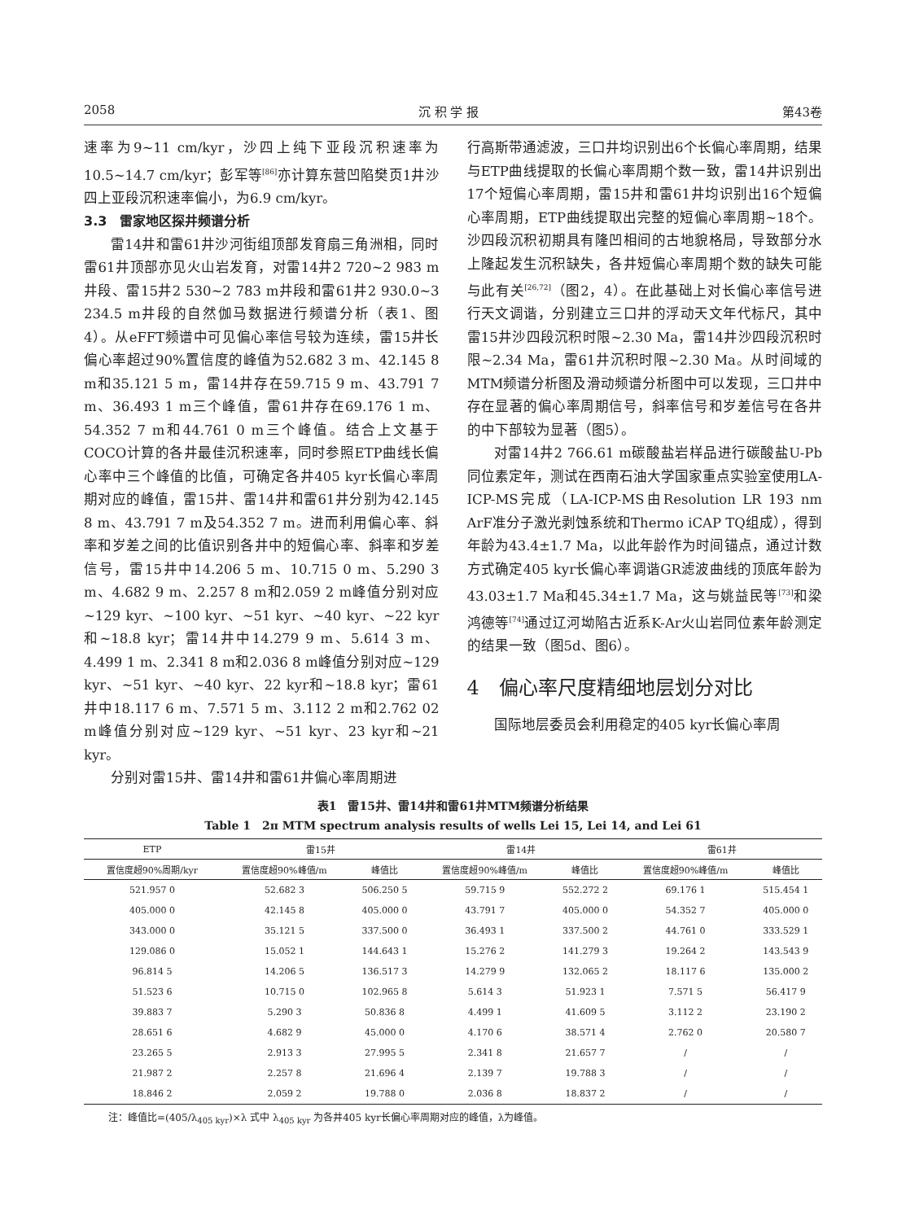2058 沉 积 学 报 第43卷
速率为9~11 cm/kyr，沙四上纯下亚段沉积速率为10.5~14.7 cm/kyr；彭军等<sup>[86]</sup>亦计算东营凹陷樊页1井沙四上亚段沉积速率偏小，为6.9 cm/kyr。
3.3　雷家地区探井频谱分析
雷14井和雷61井沙河街组顶部发育扇三角洲相，同时雷61井顶部亦见火山岩发育，对雷14井2 720~2 983 m井段、雷15井2 530~2 783 m井段和雷61井2 930.0~3 234.5 m井段的自然伽马数据进行频谱分析（表1、图4）。从eFFT频谱中可见偏心率信号较为连续，雷15井长偏心率超过90%置信度的峰值为52.682 3 m、42.145 8 m和35.121 5 m，雷14井存在59.715 9 m、43.791 7 m、36.493 1 m三个峰值，雷61井存在69.176 1 m、54.352 7 m和44.761 0 m三个峰值。结合上文基于COCO计算的各井最佳沉积速率，同时参照ETP曲线长偏心率中三个峰值的比值，可确定各井405 kyr长偏心率周期对应的峰值，雷15井、雷14井和雷61井分别为42.145 8 m、43.791 7 m及54.352 7 m。进而利用偏心率、斜率和岁差之间的比值识别各井中的短偏心率、斜率和岁差信号，雷15井中14.206 5 m、10.715 0 m、5.290 3 m、4.682 9 m、2.257 8 m和2.059 2 m峰值分别对应~129 kyr、~100 kyr、~51 kyr、~40 kyr、~22 kyr和~18.8 kyr；雷14井中14.279 9 m、5.614 3 m、4.499 1 m、2.341 8 m和2.036 8 m峰值分别对应~129 kyr、~51 kyr、~40 kyr、22 kyr和~18.8 kyr；雷61井中18.117 6 m、7.571 5 m、3.112 2 m和2.762 02 m峰值分别对应~129 kyr、~51 kyr、23 kyr和~21 kyr。
分别对雷15井、雷14井和雷61井偏心率周期进
行高斯带通滤波，三口井均识别出6个长偏心率周期，结果与ETP曲线提取的长偏心率周期个数一致，雷14井识别出17个短偏心率周期，雷15井和雷61井均识别出16个短偏心率周期，ETP曲线提取出完整的短偏心率周期~18个。沙四段沉积初期具有隆凹相间的古地貌格局，导致部分水上隆起发生沉积缺失，各井短偏心率周期个数的缺失可能与此有关<sup>[26,72]</sup>（图2，4）。在此基础上对长偏心率信号进行天文调谐，分别建立三口井的浮动天文年代标尺，其中雷15井沙四段沉积时限~2.30 Ma，雷14井沙四段沉积时限~2.34 Ma，雷61井沉积时限~2.30 Ma。从时间域的MTM频谱分析图及滑动频谱分析图中可以发现，三口井中存在显著的偏心率周期信号，斜率信号和岁差信号在各井的中下部较为显著（图5）。
对雷14井2 766.61 m碳酸盐岩样品进行碳酸盐U-Pb同位素定年，测试在西南石油大学国家重点实验室使用LA-ICP-MS完成（LA-ICP-MS由Resolution LR 193 nm ArF准分子激光剥蚀系统和Thermo iCAP TQ组成），得到年龄为43.4±1.7 Ma，以此年龄作为时间锚点，通过计数方式确定405 kyr长偏心率调谐GR滤波曲线的顶底年龄为43.03±1.7 Ma和45.34±1.7 Ma，这与姚益民等<sup>[73]</sup>和梁鸿德等<sup>[74]</sup>通过辽河坳陷古近系K-Ar火山岩同位素年龄测定的结果一致（图5d、图6）。
4　偏心率尺度精细地层划分对比
国际地层委员会利用稳定的405 kyr长偏心率周
表1　雷15井、雷14井和雷61井MTM频谱分析结果
Table 1　2π MTM spectrum analysis results of wells Lei 15, Lei 14, and Lei 61
| ETP | 雷15井 | | 雷14井 | | 雷61井 | |
| --- | --- | --- | --- | --- | --- | --- |
| 置信度超90%周期/kyr | 置信度超90%峰值/m | 峰值比 | 置信度超90%峰值/m | 峰值比 | 置信度超90%峰值/m | 峰值比 |
| 521.957 0 | 52.682 3 | 506.250 5 | 59.715 9 | 552.272 2 | 69.176 1 | 515.454 1 |
| 405.000 0 | 42.145 8 | 405.000 0 | 43.791 7 | 405.000 0 | 54.352 7 | 405.000 0 |
| 343.000 0 | 35.121 5 | 337.500 0 | 36.493 1 | 337.500 2 | 44.761 0 | 333.529 1 |
| 129.086 0 | 15.052 1 | 144.643 1 | 15.276 2 | 141.279 3 | 19.264 2 | 143.543 9 |
| 96.814 5 | 14.206 5 | 136.517 3 | 14.279 9 | 132.065 2 | 18.117 6 | 135.000 2 |
| 51.523 6 | 10.715 0 | 102.965 8 | 5.614 3 | 51.923 1 | 7.571 5 | 56.417 9 |
| 39.883 7 | 5.290 3 | 50.836 8 | 4.499 1 | 41.609 5 | 3.112 2 | 23.190 2 |
| 28.651 6 | 4.682 9 | 45.000 0 | 4.170 6 | 38.571 4 | 2.762 0 | 20.580 7 |
| 23.265 5 | 2.913 3 | 27.995 5 | 2.341 8 | 21.657 7 | / | / |
| 21.987 2 | 2.257 8 | 21.696 4 | 2.139 7 | 19.788 3 | / | / |
| 18.846 2 | 2.059 2 | 19.788 0 | 2.036 8 | 18.837 2 | / | / |
注：峰值比=(405/λ<sub>405 kyr</sub>)×λ 式中 λ<sub>405 kyr</sub> 为各井405 kyr长偏心率周期对应的峰值，λ为峰值。